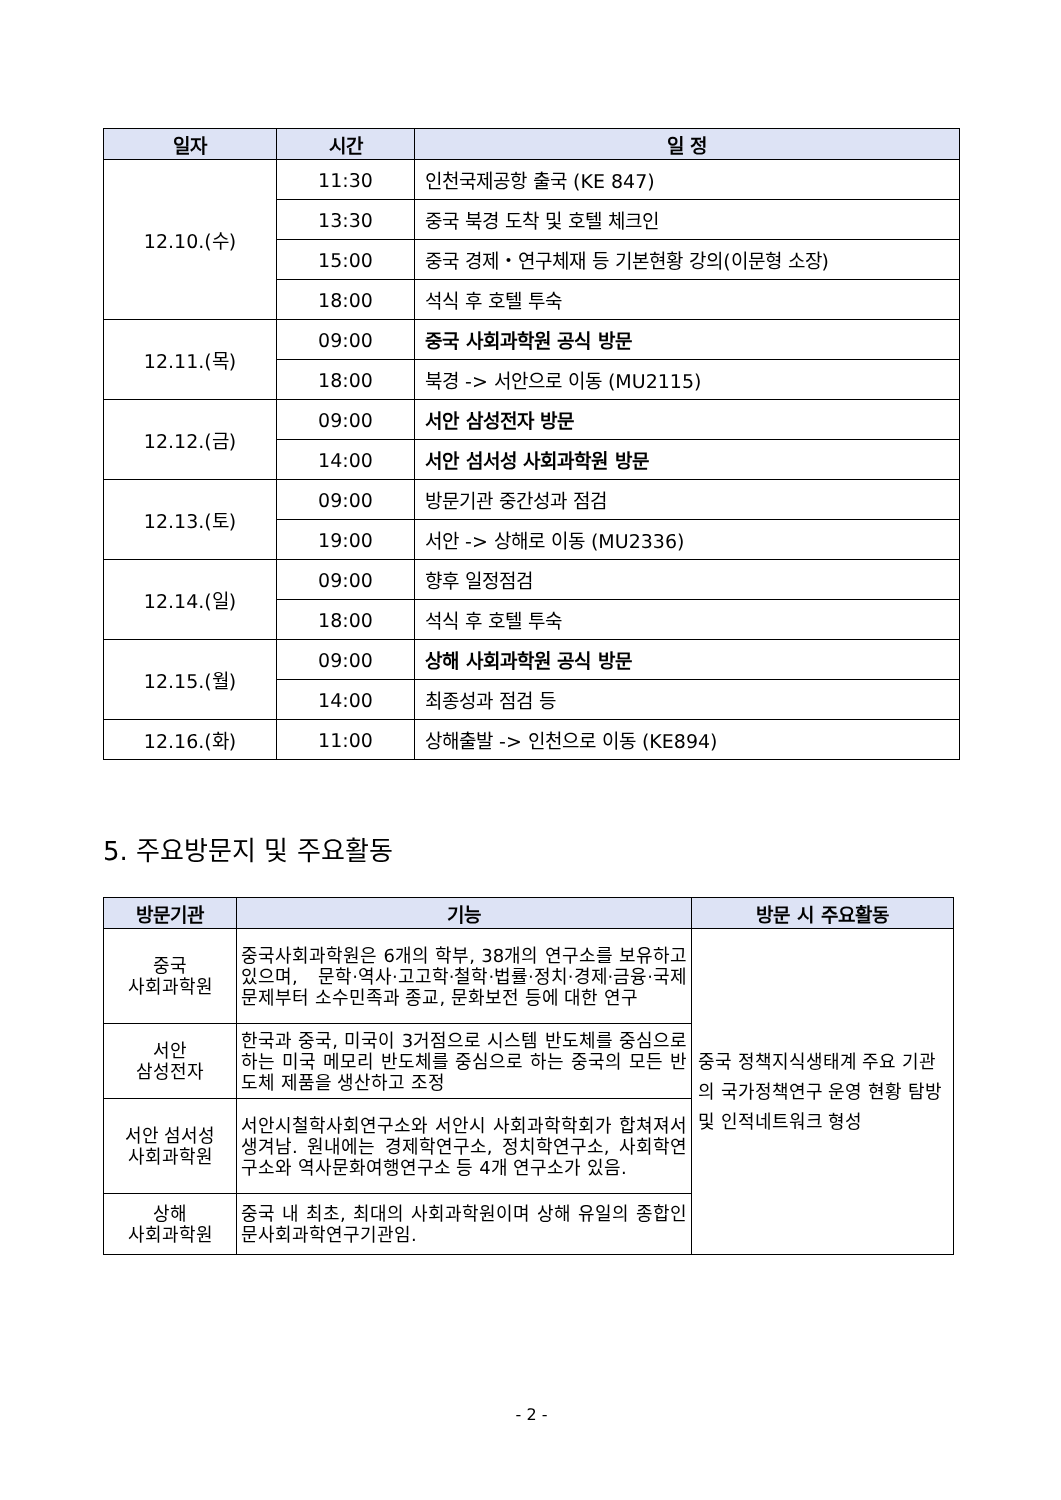| 일자 | 시간 | 일 정 |
| --- | --- | --- |
| 12.10.(수) | 11:30 | 인천국제공항 출국 (KE 847) |
| | 13:30 | 중국 북경 도착 및 호텔 체크인 |
| | 15:00 | 중국 경제・연구체재 등 기본현황 강의(이문형 소장) |
| | 18:00 | 석식 후 호텔 투숙 |
| 12.11.(목) | 09:00 | 중국 사회과학원 공식 방문 |
| | 18:00 | 북경 -> 서안으로 이동 (MU2115) |
| 12.12.(금) | 09:00 | 서안 삼성전자 방문 |
| | 14:00 | 서안 섬서성 사회과학원 방문 |
| 12.13.(토) | 09:00 | 방문기관 중간성과 점검 |
| | 19:00 | 서안 -> 상해로 이동 (MU2336) |
| 12.14.(일) | 09:00 | 향후 일정점검 |
| | 18:00 | 석식 후 호텔 투숙 |
| 12.15.(월) | 09:00 | 상해 사회과학원 공식 방문 |
| | 14:00 | 최종성과 점검 등 |
| 12.16.(화) | 11:00 | 상해출발 -> 인천으로 이동 (KE894) |
5. 주요방문지 및 주요활동
| 방문기관 | 기능 | 방문 시 주요활동 |
| --- | --- | --- |
| 중국 사회과학원 | 중국사회과학원은 6개의 학부, 38개의 연구소를 보유하고 있으며, 문학·역사·고고학·철학·법률·정치·경제·금융·국제문제부터 소수민족과 종교, 문화보전 등에 대한 연구 | 중국 정책지식생태계 주요 기관의 국가정책연구 운영 현황 탐방 및 인적네트워크 형성 |
| 서안 삼성전자 | 한국과 중국, 미국이 3거점으로 시스템 반도체를 중심으로 하는 미국 메모리 반도체를 중심으로 하는 중국의 모든 반도체 제품을 생산하고 조정 | |
| 서안 섬서성 사회과학원 | 서안시철학사회연구소와 서안시 사회과학학회가 합쳐져서 생겨남. 원내에는 경제학연구소, 정치학연구소, 사회학연구소와 역사문화여행연구소 등 4개 연구소가 있음. | |
| 상해 사회과학원 | 중국 내 최초, 최대의 사회과학원이며 상해 유일의 종합인문사회과학연구기관임. | |
- 2 -